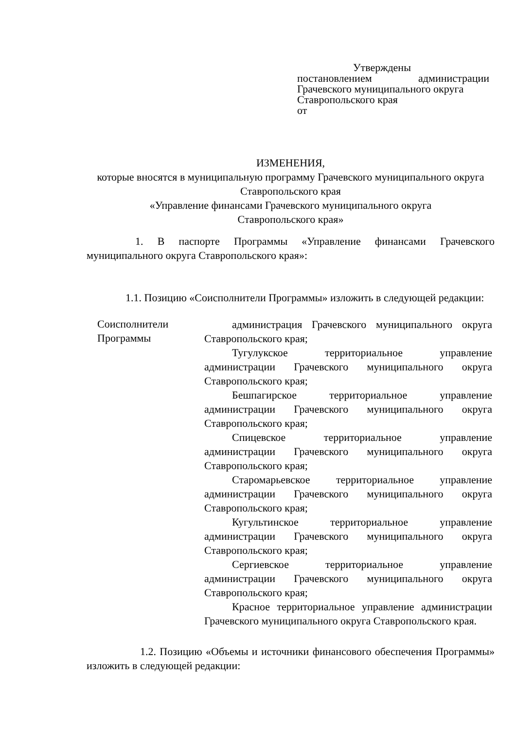Утверждены
постановлением администрации
Грачевского муниципального округа
Ставропольского края
от
ИЗМЕНЕНИЯ,
которые вносятся в муниципальную программу Грачевского муниципального округа Ставропольского края
«Управление финансами Грачевского муниципального округа
Ставропольского края»
1. В паспорте Программы «Управление финансами Грачевского муниципального округа Ставропольского края»:
1.1. Позицию «Соисполнители Программы» изложить в следующей редакции:
| Соисполнители Программы | администрация Грачевского муниципального округа Ставропольского края; Тугулукское территориальное управление администрации Грачевского муниципального округа Ставропольского края; Бешпагирское территориальное управление администрации Грачевского муниципального округа Ставропольского края; Спицевское территориальное управление администрации Грачевского муниципального округа Ставропольского края; Старомарьевское территориальное управление администрации Грачевского муниципального округа Ставропольского края; Кугультинское территориальное управление администрации Грачевского муниципального округа Ставропольского края; Сергиевское территориальное управление администрации Грачевского муниципального округа Ставропольского края; Красное территориальное управление администрации Грачевского муниципального округа Ставропольского края. |
1.2. Позицию «Объемы и источники финансового обеспечения Программы» изложить в следующей редакции: